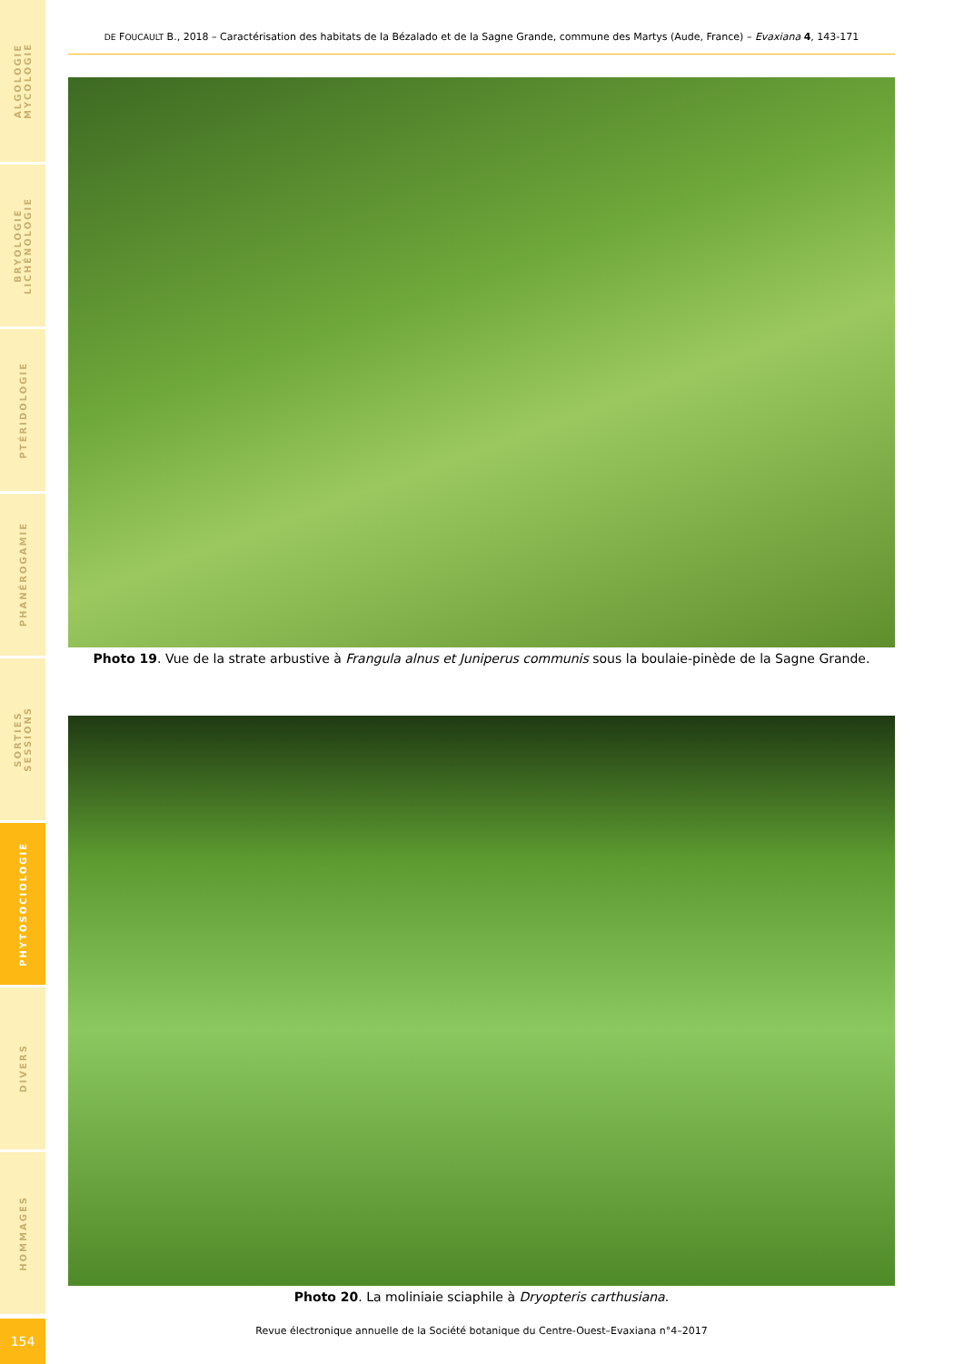ALGOLOGIE
MYCOLOGIE
BRYOLOGIE
LICHÉNOLOGIE
PTÉRIDOLOGIE
PHANÉROGAMIE
SORTIES
SESSIONS
PHYTOSOCIOLOGIE
DIVERS
HOMMAGES
154
DE FOUCAULT B., 2018 – Caractérisation des habitats de la Bézalado et de la Sagne Grande, commune des Martys (Aude, France) – Evaxiana 4, 143-171
Photo 19. Vue de la strate arbustive à Frangula alnus et Juniperus communis sous la boulaie-pinède de la Sagne Grande.
Photo 20. La moliniaie sciaphile à Dryopteris carthusiana.
Revue électronique annuelle de la Société botanique du Centre-Ouest–Evaxiana n°4–2017